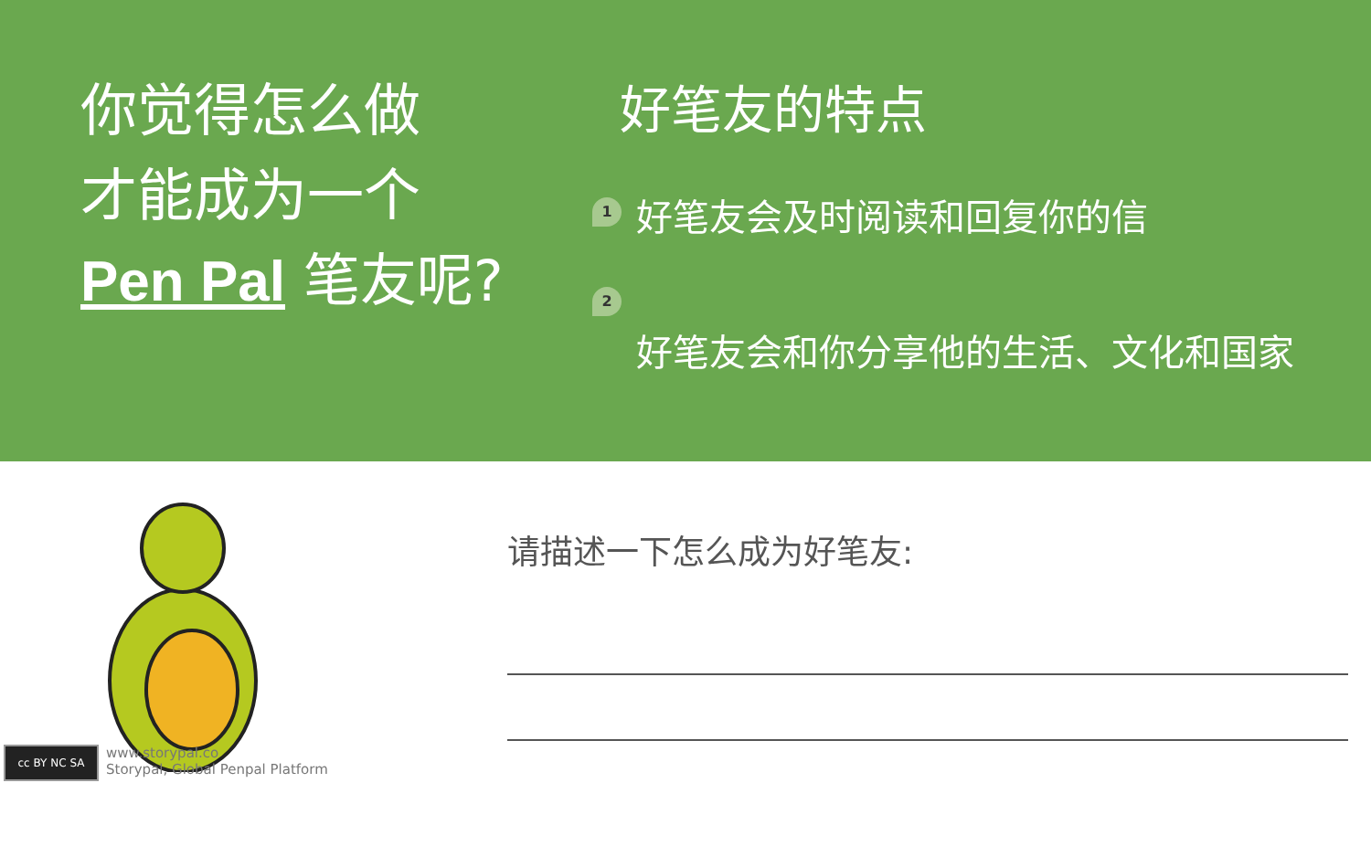你觉得怎么做
才能成为一个
Pen Pal 笔友呢?
好笔友的特点
1
好笔友会及时阅读和回复你的信
2
好笔友会和你分享他的生活、文化和国家
请描述一下怎么成为好笔友:
cc BY NC SA
www.storypal.co
Storypal, Global Penpal Platform